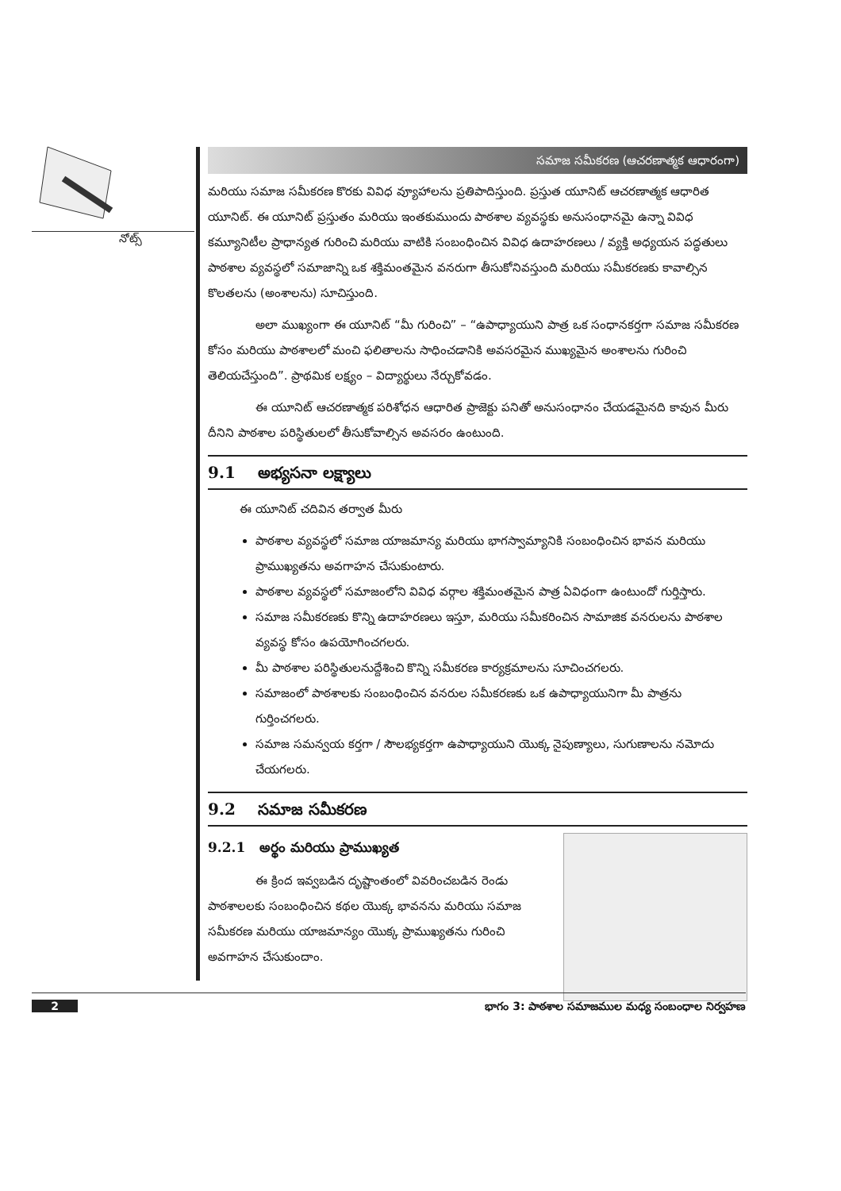నోట్స్
సమాజ సమీకరణ (ఆచరణాత్మక ఆధారంగా)
మరియు సమాజ సమీకరణ కొరకు వివిధ వ్యూహాలను ప్రతిపాదిస్తుంది. ప్రస్తుత యూనిట్ ఆచరణాత్మక ఆధారిత యూనిట్. ఈ యూనిట్ ప్రస్తుతం మరియు ఇంతకుముందు పాఠశాల వ్యవస్థకు అనుసంధానమై ఉన్నా వివిధ కమ్యూనిటీల ప్రాధాన్యత గురించి మరియు వాటికి సంబంధించిన వివిధ ఉదాహరణలు / వ్యక్తి అధ్యయన పద్ధతులు పాఠశాల వ్యవస్థలో సమాజాన్ని ఒక శక్తిమంతమైన వనరుగా తీసుకోనివస్తుంది మరియు సమీకరణకు కావాల్సిన కొలతలను (అంశాలను) సూచిస్తుంది.
అలా ముఖ్యంగా ఈ యూనిట్ “మీ గురించి” – “ఉపాధ్యాయుని పాత్ర ఒక సంధానకర్తగా సమాజ సమీకరణ కోసం మరియు పాఠశాలలో మంచి ఫలితాలను సాధించడానికి అవసరమైన ముఖ్యమైన అంశాలను గురించి తెలియచేస్తుంది”. ప్రాథమిక లక్ష్యం – విద్యార్థులు నేర్చుకోవడం.
ఈ యూనిట్ ఆచరణాత్మక పరిశోధన ఆధారిత ప్రాజెక్టు పనితో అనుసంధానం చేయడమైనది కావున మీరు దీనిని పాఠశాల పరిస్థితులలో తీసుకోవాల్సిన అవసరం ఉంటుంది.
9.1 అభ్యసనా లక్ష్యాలు
ఈ యూనిట్ చదివిన తర్వాత మీరు
పాఠశాల వ్యవస్థలో సమాజ యాజమాన్య మరియు భాగస్వామ్యానికి సంబంధించిన భావన మరియు ప్రాముఖ్యతను అవగాహన చేసుకుంటారు.
పాఠశాల వ్యవస్థలో సమాజంలోని వివిధ వర్గాల శక్తిమంతమైన పాత్ర ఏవిధంగా ఉంటుందో గుర్తిస్తారు.
సమాజ సమీకరణకు కొన్ని ఉదాహరణలు ఇస్తూ, మరియు సమీకరించిన సామాజిక వనరులను పాఠశాల వ్యవస్థ కోసం ఉపయోగించగలరు.
మీ పాఠశాల పరిస్థితులనుద్దేశించి కొన్ని సమీకరణ కార్యక్రమాలను సూచించగలరు.
సమాజంలో పాఠశాలకు సంబంధించిన వనరుల సమీకరణకు ఒక ఉపాధ్యాయునిగా మీ పాత్రను గుర్తించగలరు.
సమాజ సమన్వయ కర్తగా / సౌలభ్యకర్తగా ఉపాధ్యాయుని యొక్క నైపుణ్యాలు, సుగుణాలను నమోదు చేయగలరు.
9.2 సమాజ సమీకరణ
9.2.1 అర్థం మరియు ప్రాముఖ్యత
ఈ క్రింద ఇవ్వబడిన దృష్టాంతంలో వివరించబడిన రెండు పాఠశాలలకు సంబంధించిన కథల యొక్క భావనను మరియు సమాజ సమీకరణ మరియు యాజమాన్యం యొక్క ప్రాముఖ్యతను గురించి అవగాహన చేసుకుందాం.
2 భాగం 3: పాఠశాల సమాజముల మధ్య సంబంధాల నిర్వహణ